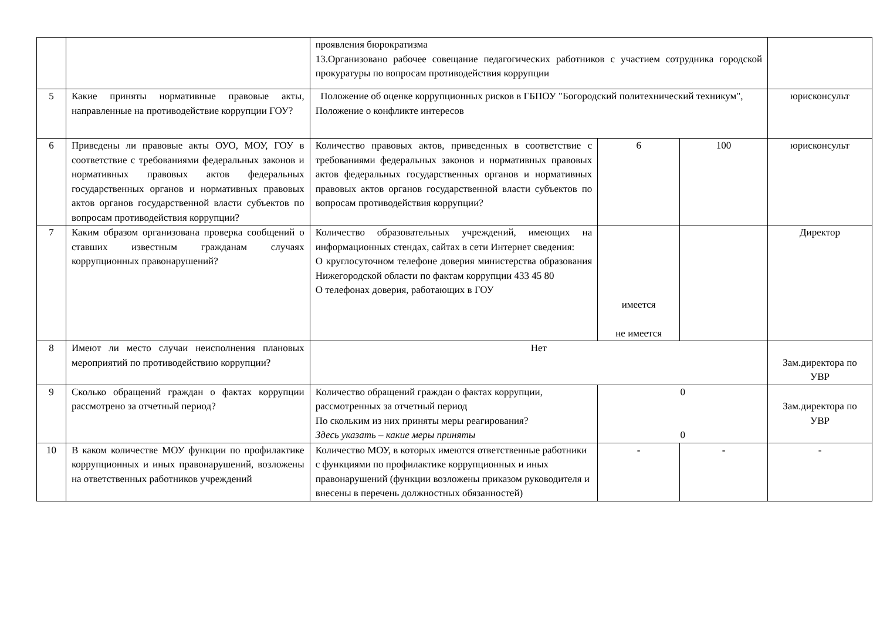| | | проявления бюрократизма 13.Организовано рабочее совещание педагогических работников с участием сотрудника городской прокуратуры по вопросам противодействия коррупции | | | |
| 5 | Какие приняты нормативные правовые акты, направленные на противодействие коррупции ГОУ? | Положение об оценке коррупционных рисков в ГБПОУ "Богородский политехнический техникум", Положение о конфликте интересов | | | юрисконсульт |
| 6 | Приведены ли правовые акты ОУО, МОУ, ГОУ в соответствие с требованиями федеральных законов и нормативных правовых актов федеральных государственных органов и нормативных правовых актов органов государственной власти субъектов по вопросам противодействия коррупции? | Количество правовых актов, приведенных в соответствие с требованиями федеральных законов и нормативных правовых актов федеральных государственных органов и нормативных правовых актов органов государственной власти субъектов по вопросам противодействия коррупции? | 6 | 100 | юрисконсульт |
| 7 | Каким образом организована проверка сообщений о ставших известным гражданам случаях коррупционных правонарушений? | Количество образовательных учреждений, имеющих на информационных стендах, сайтах в сети Интернет сведения: О круглосуточном телефоне доверия министерства образования Нижегородской области по фактам коррупции 433 45 80 О телефонах доверия, работающих в ГОУ | имеется не имеется | | Директор |
| 8 | Имеют ли место случаи неисполнения плановых мероприятий по противодействию коррупции? | Нет | | | Зам.директора по УВР |
| 9 | Сколько обращений граждан о фактах коррупции рассмотрено за отчетный период? | Количество обращений граждан о фактах коррупции, рассмотренных за отчетный период По скольким из них приняты меры реагирования? Здесь указать – какие меры приняты | 0 0 | | Зам.директора по УВР |
| 10 | В каком количестве МОУ функции по профилактике коррупционных и иных правонарушений, возложены на ответственных работников учреждений | Количество МОУ, в которых имеются ответственные работники с функциями по профилактике коррупционных и иных правонарушений (функции возложены приказом руководителя и внесены в перечень должностных обязанностей) | - | - | - |